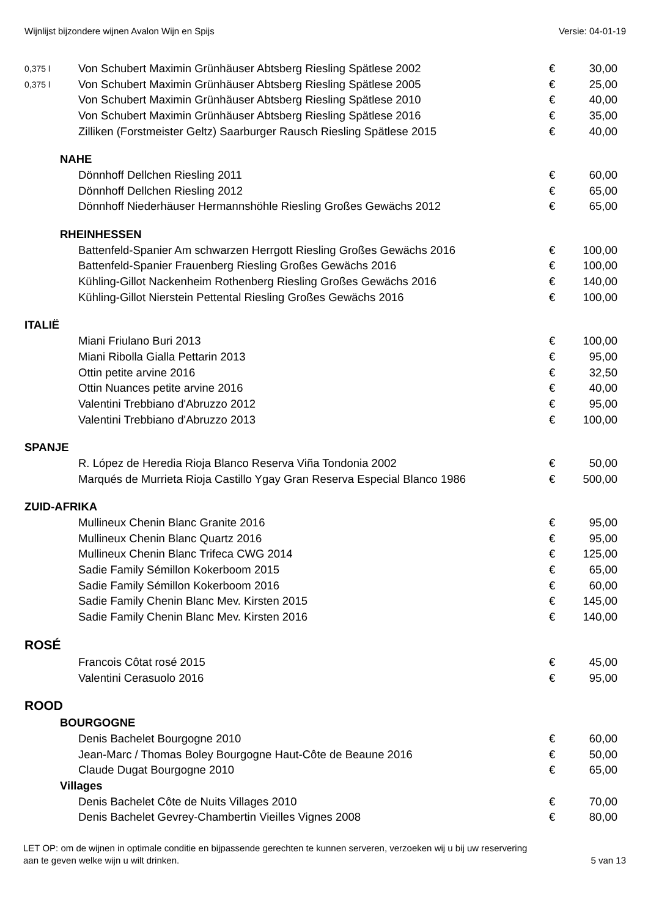Wijnlijst bijzondere wijnen Avalon Wijn en Spijs Versie: 04-01-19
| 0,375 l | Von Schubert Maximin Grünhäuser Abtsberg Riesling Spätlese 2002 | € | 30,00 |
| 0,375 l | Von Schubert Maximin Grünhäuser Abtsberg Riesling Spätlese 2005 | € | 25,00 |
| | Von Schubert Maximin Grünhäuser Abtsberg Riesling Spätlese 2010 | € | 40,00 |
| | Von Schubert Maximin Grünhäuser Abtsberg Riesling Spätlese 2016 | € | 35,00 |
| | Zilliken (Forstmeister Geltz) Saarburger Rausch Riesling Spätlese 2015 | € | 40,00 |
| NAHE | | | |
| | Dönnhoff Dellchen Riesling 2011 | € | 60,00 |
| | Dönnhoff Dellchen Riesling 2012 | € | 65,00 |
| | Dönnhoff Niederhäuser Hermannshöhle Riesling Großes Gewächs 2012 | € | 65,00 |
| RHEINHESSEN | | | |
| | Battenfeld-Spanier Am schwarzen Herrgott Riesling Großes Gewächs 2016 | € | 100,00 |
| | Battenfeld-Spanier Frauenberg Riesling Großes Gewächs 2016 | € | 100,00 |
| | Kühling-Gillot Nackenheim Rothenberg Riesling Großes Gewächs 2016 | € | 140,00 |
| | Kühling-Gillot Nierstein Pettental Riesling Großes Gewächs 2016 | € | 100,00 |
| ITALIË | | | |
| | Miani Friulano Buri 2013 | € | 100,00 |
| | Miani Ribolla Gialla Pettarin 2013 | € | 95,00 |
| | Ottin petite arvine 2016 | € | 32,50 |
| | Ottin Nuances petite arvine 2016 | € | 40,00 |
| | Valentini Trebbiano d'Abruzzo 2012 | € | 95,00 |
| | Valentini Trebbiano d'Abruzzo 2013 | € | 100,00 |
| SPANJE | | | |
| | R. López de Heredia Rioja Blanco Reserva Viña Tondonia 2002 | € | 50,00 |
| | Marqués de Murrieta Rioja Castillo Ygay Gran Reserva Especial Blanco 1986 | € | 500,00 |
| ZUID-AFRIKA | | | |
| | Mullineux Chenin Blanc Granite 2016 | € | 95,00 |
| | Mullineux Chenin Blanc Quartz 2016 | € | 95,00 |
| | Mullineux Chenin Blanc Trifeca CWG 2014 | € | 125,00 |
| | Sadie Family Sémillon Kokerboom 2015 | € | 65,00 |
| | Sadie Family Sémillon Kokerboom 2016 | € | 60,00 |
| | Sadie Family Chenin Blanc Mev. Kirsten 2015 | € | 145,00 |
| | Sadie Family Chenin Blanc Mev. Kirsten 2016 | € | 140,00 |
| ROSÉ | | | |
| | Francois Côtat rosé 2015 | € | 45,00 |
| | Valentini Cerasuolo 2016 | € | 95,00 |
| ROOD | | | |
| BOURGOGNE | | | |
| | Denis Bachelet Bourgogne 2010 | € | 60,00 |
| | Jean-Marc / Thomas Boley Bourgogne Haut-Côte de Beaune 2016 | € | 50,00 |
| | Claude Dugat Bourgogne 2010 | € | 65,00 |
| Villages | | | |
| | Denis Bachelet Côte de Nuits Villages 2010 | € | 70,00 |
| | Denis Bachelet Gevrey-Chambertin Vieilles Vignes 2008 | € | 80,00 |
LET OP: om de wijnen in optimale conditie en bijpassende gerechten te kunnen serveren, verzoeken wij u bij uw reservering
aan te geven welke wijn u wilt drinken. 5 van 13